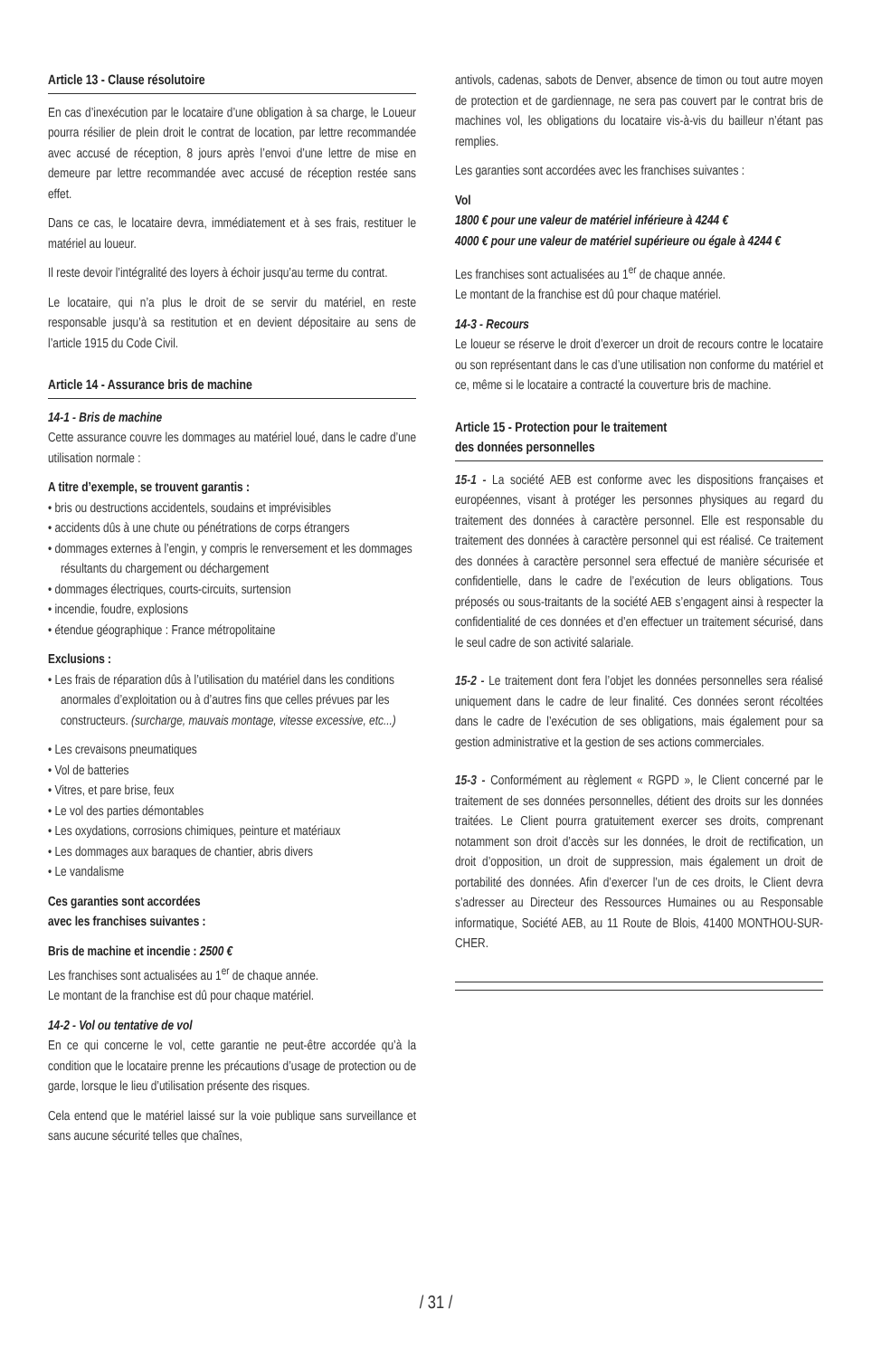Article 13 - Clause résolutoire
En cas d’inexécution par le locataire d’une obligation à sa charge, le Loueur pourra résilier de plein droit le contrat de location, par lettre recommandée avec accusé de réception, 8 jours après l’envoi d’une lettre de mise en demeure par lettre recommandée avec accusé de réception restée sans effet.
Dans ce cas, le locataire devra, immédiatement et à ses frais, restituer le matériel au loueur.
Il reste devoir l’intégralité des loyers à échoir jusqu’au terme du contrat.
Le locataire, qui n’a plus le droit de se servir du matériel, en reste responsable jusqu’à sa restitution et en devient dépositaire au sens de l’article 1915 du Code Civil.
Article 14 - Assurance bris de machine
14-1 - Bris de machine
Cette assurance couvre les dommages au matériel loué, dans le cadre d’une utilisation normale :
A titre d’exemple, se trouvent garantis :
• bris ou destructions accidentels, soudains et imprévisibles
• accidents dûs à une chute ou pénétrations de corps étrangers
• dommages externes à l’engin, y compris le renversement et les dommages résultants du chargement ou déchargement
• dommages électriques, courts-circuits, surtension
• incendie, foudre, explosions
• étendue géographique : France métropolitaine
Exclusions :
• Les frais de réparation dûs à l’utilisation du matériel dans les conditions anormales d’exploitation ou à d’autres fins que celles prévues par les constructeurs. (surcharge, mauvais montage, vitesse excessive, etc...)
• Les crevaisons pneumatiques
• Vol de batteries
• Vitres, et pare brise, feux
• Le vol des parties démontables
• Les oxydations, corrosions chimiques, peinture et matériaux
• Les dommages aux baraques de chantier, abris divers
• Le vandalisme
Ces garanties sont accordées
avec les franchises suivantes :
Bris de machine et incendie : 2500 €
Les franchises sont actualisées au 1<sup>er</sup> de chaque année.
Le montant de la franchise est dû pour chaque matériel.
14-2 - Vol ou tentative de vol
En ce qui concerne le vol, cette garantie ne peut-être accordée qu’à la condition que le locataire prenne les précautions d’usage de protection ou de garde, lorsque le lieu d’utilisation présente des risques.
Cela entend que le matériel laissé sur la voie publique sans surveillance et sans aucune sécurité telles que chaînes,
antivols, cadenas, sabots de Denver, absence de timon ou tout autre moyen de protection et de gardiennage, ne sera pas couvert par le contrat bris de machines vol, les obligations du locataire vis-à-vis du bailleur n’étant pas remplies.
Les garanties sont accordées avec les franchises suivantes :
Vol
1800 € pour une valeur de matériel inférieure à 4244 €
4000 € pour une valeur de matériel supérieure ou égale à 4244 €
Les franchises sont actualisées au 1<sup>er</sup> de chaque année.
Le montant de la franchise est dû pour chaque matériel.
14-3 - Recours
Le loueur se réserve le droit d’exercer un droit de recours contre le locataire ou son représentant dans le cas d’une utilisation non conforme du matériel et ce, même si le locataire a contracté la couverture bris de machine.
Article 15 - Protection pour le traitement
des données personnelles
15-1 - La société AEB est conforme avec les dispositions françaises et européennes, visant à protéger les personnes physiques au regard du traitement des données à caractère personnel. Elle est responsable du traitement des données à caractère personnel qui est réalisé. Ce traitement des données à caractère personnel sera effectué de manière sécurisée et confidentielle, dans le cadre de l’exécution de leurs obligations. Tous préposés ou sous-traitants de la société AEB s’engagent ainsi à respecter la confidentialité de ces données et d’en effectuer un traitement sécurisé, dans le seul cadre de son activité salariale.
15-2 - Le traitement dont fera l’objet les données personnelles sera réalisé uniquement dans le cadre de leur finalité. Ces données seront récoltées dans le cadre de l’exécution de ses obligations, mais également pour sa gestion administrative et la gestion de ses actions commerciales.
15-3 - Conformément au règlement « RGPD », le Client concerné par le traitement de ses données personnelles, détient des droits sur les données traitées. Le Client pourra gratuitement exercer ses droits, comprenant notamment son droit d’accès sur les données, le droit de rectification, un droit d’opposition, un droit de suppression, mais également un droit de portabilité des données. Afin d’exercer l’un de ces droits, le Client devra s’adresser au Directeur des Ressources Humaines ou au Responsable informatique, Société AEB, au 11 Route de Blois, 41400 MONTHOU-SUR-CHER.
/ 31 /